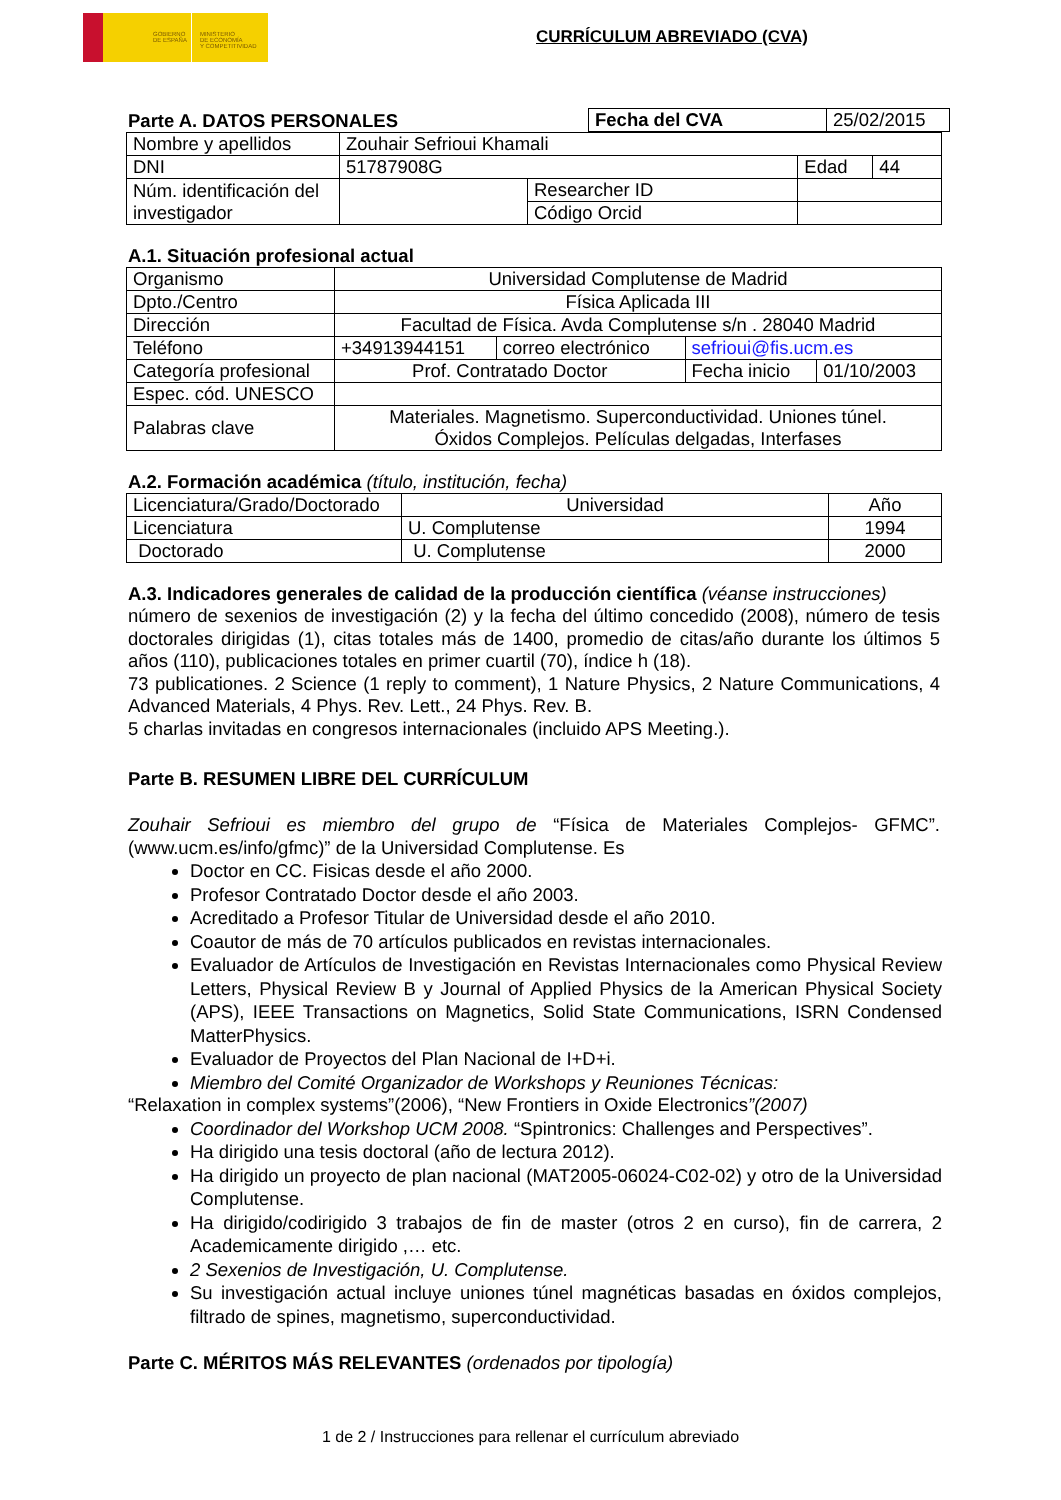GOBIERNO
DE ESPAÑA
MINISTERIO
DE ECONOMÍA
Y COMPETITIVIDAD
CURRÍCULUM ABREVIADO (CVA)
Parte A. DATOS PERSONALES
| Fecha del CVA | 25/02/2015 |
| Nombre y apellidos | Zouhair Sefrioui Khamali | | | |
| DNI | 51787908G | | Edad | 44 |
| Núm. identificación del investigador | | Researcher ID | | |
| | | Código Orcid | | |
A.1. Situación profesional actual
| Organismo | Universidad Complutense de Madrid | | | |
| Dpto./Centro | Física Aplicada III | | | |
| Dirección | Facultad de Física. Avda Complutense s/n . 28040 Madrid | | | |
| Teléfono | +34913944151 | correo electrónico | sefrioui@fis.ucm.es | |
| Categoría profesional | Prof. Contratado Doctor | | Fecha inicio | 01/10/2003 |
| Espec. cód. UNESCO | | | | |
| Palabras clave | Materiales. Magnetismo. Superconductividad. Uniones túnel. Óxidos Complejos. Películas delgadas, Interfases | | | |
A.2. Formación académica (título, institución, fecha)
| Licenciatura/Grado/Doctorado | Universidad | Año |
| Licenciatura | U. Complutense | 1994 |
| Doctorado | U. Complutense | 2000 |
A.3. Indicadores generales de calidad de la producción científica (véanse instrucciones)
número de sexenios de investigación (2) y la fecha del último concedido (2008), número de tesis doctorales dirigidas (1), citas totales más de 1400, promedio de citas/año durante los últimos 5 años (110), publicaciones totales en primer cuartil (70), índice h (18).
73 publicationes. 2 Science (1 reply to comment), 1 Nature Physics, 2 Nature Communications, 4 Advanced Materials, 4 Phys. Rev. Lett., 24 Phys. Rev. B.
5 charlas invitadas en congresos internacionales (incluido APS Meeting.).
Parte B. RESUMEN LIBRE DEL CURRÍCULUM
Zouhair Sefrioui es miembro del grupo de “Física de Materiales Complejos- GFMC”. (www.ucm.es/info/gfmc)” de la Universidad Complutense. Es
Doctor en CC. Fisicas desde el año 2000.
Profesor Contratado Doctor desde el año 2003.
Acreditado a Profesor Titular de Universidad desde el año 2010.
Coautor de más de 70 artículos publicados en revistas internacionales.
Evaluador de Artículos de Investigación en Revistas Internacionales como Physical Review Letters, Physical Review B y Journal of Applied Physics de la American Physical Society (APS), IEEE Transactions on Magnetics, Solid State Communications, ISRN Condensed MatterPhysics.
Evaluador de Proyectos del Plan Nacional de I+D+i.
Miembro del Comité Organizador de Workshops y Reuniones Técnicas:
“Relaxation in complex systems”(2006), “New Frontiers in Oxide Electronics”(2007)
Coordinador del Workshop UCM 2008. “Spintronics: Challenges and Perspectives”.
Ha dirigido una tesis doctoral (año de lectura 2012).
Ha dirigido un proyecto de plan nacional (MAT2005-06024-C02-02) y otro de la Universidad Complutense.
Ha dirigido/codirigido 3 trabajos de fin de master (otros 2 en curso), fin de carrera, 2 Academicamente dirigido ,… etc.
2 Sexenios de Investigación, U. Complutense.
Su investigación actual incluye uniones túnel magnéticas basadas en óxidos complejos, filtrado de spines, magnetismo, superconductividad.
Parte C. MÉRITOS MÁS RELEVANTES (ordenados por tipología)
1 de 2 / Instrucciones para rellenar el currículum abreviado